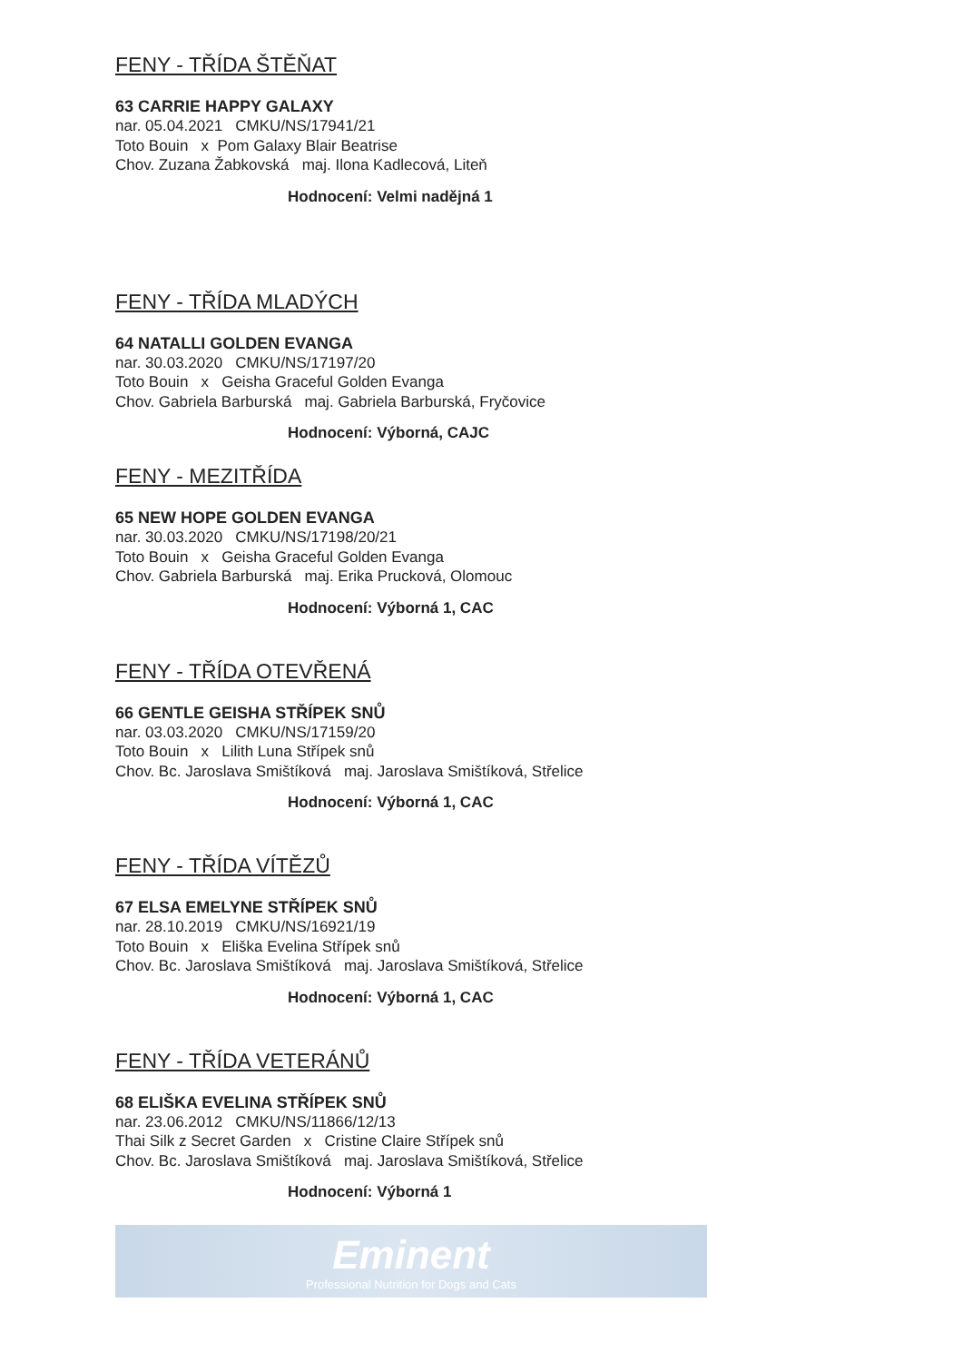FENY - TŘÍDA ŠTĚŇAT
63 CARRIE HAPPY GALAXY
nar. 05.04.2021 CMKU/NS/17941/21
Toto Bouin x Pom Galaxy Blair Beatrise
Chov. Zuzana Žabkovská maj. Ilona Kadlecová, Liteň
Hodnocení: Velmi nadějná 1
FENY - TŘÍDA MLADÝCH
64 NATALLI GOLDEN EVANGA
nar. 30.03.2020 CMKU/NS/17197/20
Toto Bouin x Geisha Graceful Golden Evanga
Chov. Gabriela Barburská maj. Gabriela Barburská, Fryčovice
Hodnocení: Výborná, CAJC
FENY - MEZITŘÍDA
65 NEW HOPE GOLDEN EVANGA
nar. 30.03.2020 CMKU/NS/17198/20/21
Toto Bouin x Geisha Graceful Golden Evanga
Chov. Gabriela Barburská maj. Erika Prucková, Olomouc
Hodnocení: Výborná 1, CAC
FENY - TŘÍDA OTEVŘENÁ
66 GENTLE GEISHA STŘÍPEK SNŮ
nar. 03.03.2020 CMKU/NS/17159/20
Toto Bouin x Lilith Luna Střípek snů
Chov. Bc. Jaroslava Smištíková maj. Jaroslava Smištíková, Střelice
Hodnocení: Výborná 1, CAC
FENY - TŘÍDA VÍTĚZŮ
67 ELSA EMELYNE STŘÍPEK SNŮ
nar. 28.10.2019 CMKU/NS/16921/19
Toto Bouin x Eliška Evelina Střípek snů
Chov. Bc. Jaroslava Smištíková maj. Jaroslava Smištíková, Střelice
Hodnocení: Výborná 1, CAC
FENY - TŘÍDA VETERÁNŮ
68 ELIŠKA EVELINA STŘÍPEK SNŮ
nar. 23.06.2012 CMKU/NS/11866/12/13
Thai Silk z Secret Garden x Cristine Claire Střípek snů
Chov. Bc. Jaroslava Smištíková maj. Jaroslava Smištíková, Střelice
Hodnocení: Výborná 1
Eminent
Professional Nutrition for Dogs and Cats